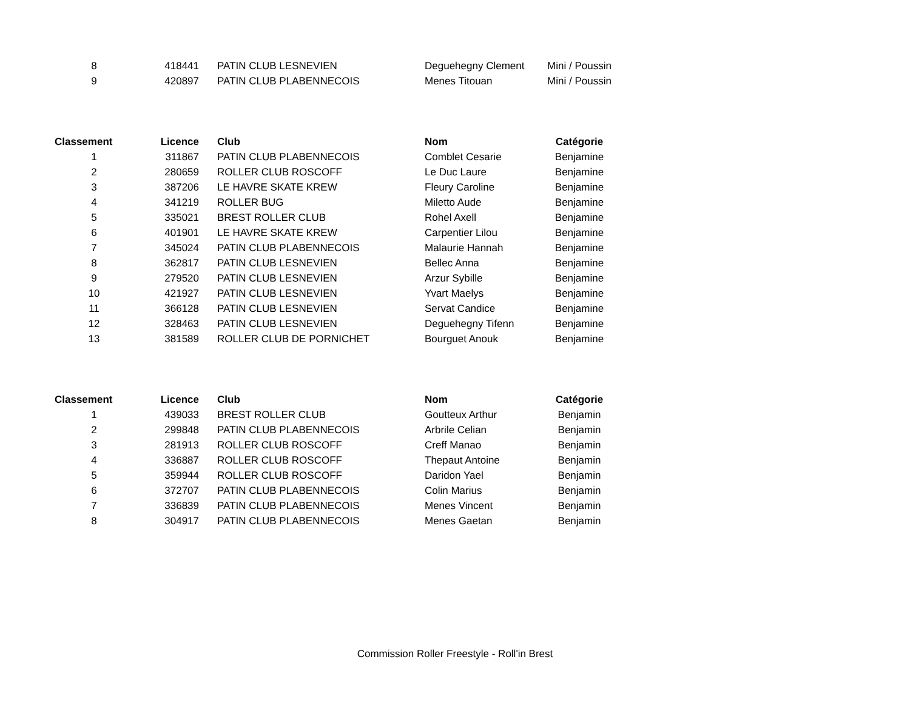| 8 | 418441 | PATIN CLUB LESNEVIEN | Deguehegny Clement | Mini / Poussin |
| 9 | 420897 | PATIN CLUB PLABENNECOIS | Menes Titouan | Mini / Poussin |
| Classement | Licence | Club | Nom | Catégorie |
| --- | --- | --- | --- | --- |
| 1 | 311867 | PATIN CLUB PLABENNECOIS | Comblet Cesarie | Benjamine |
| 2 | 280659 | ROLLER CLUB ROSCOFF | Le Duc Laure | Benjamine |
| 3 | 387206 | LE HAVRE SKATE KREW | Fleury Caroline | Benjamine |
| 4 | 341219 | ROLLER BUG | Miletto Aude | Benjamine |
| 5 | 335021 | BREST ROLLER CLUB | Rohel Axell | Benjamine |
| 6 | 401901 | LE HAVRE SKATE KREW | Carpentier Lilou | Benjamine |
| 7 | 345024 | PATIN CLUB PLABENNECOIS | Malaurie Hannah | Benjamine |
| 8 | 362817 | PATIN CLUB LESNEVIEN | Bellec Anna | Benjamine |
| 9 | 279520 | PATIN CLUB LESNEVIEN | Arzur Sybille | Benjamine |
| 10 | 421927 | PATIN CLUB LESNEVIEN | Yvart Maelys | Benjamine |
| 11 | 366128 | PATIN CLUB LESNEVIEN | Servat Candice | Benjamine |
| 12 | 328463 | PATIN CLUB LESNEVIEN | Deguehegny Tifenn | Benjamine |
| 13 | 381589 | ROLLER CLUB DE PORNICHET | Bourguet Anouk | Benjamine |
| Classement | Licence | Club | Nom | Catégorie |
| --- | --- | --- | --- | --- |
| 1 | 439033 | BREST ROLLER CLUB | Goutteux Arthur | Benjamin |
| 2 | 299848 | PATIN CLUB PLABENNECOIS | Arbrile Celian | Benjamin |
| 3 | 281913 | ROLLER CLUB ROSCOFF | Creff Manao | Benjamin |
| 4 | 336887 | ROLLER CLUB ROSCOFF | Thepaut Antoine | Benjamin |
| 5 | 359944 | ROLLER CLUB ROSCOFF | Daridon Yael | Benjamin |
| 6 | 372707 | PATIN CLUB PLABENNECOIS | Colin Marius | Benjamin |
| 7 | 336839 | PATIN CLUB PLABENNECOIS | Menes Vincent | Benjamin |
| 8 | 304917 | PATIN CLUB PLABENNECOIS | Menes Gaetan | Benjamin |
Commission Roller Freestyle - Roll'in Brest